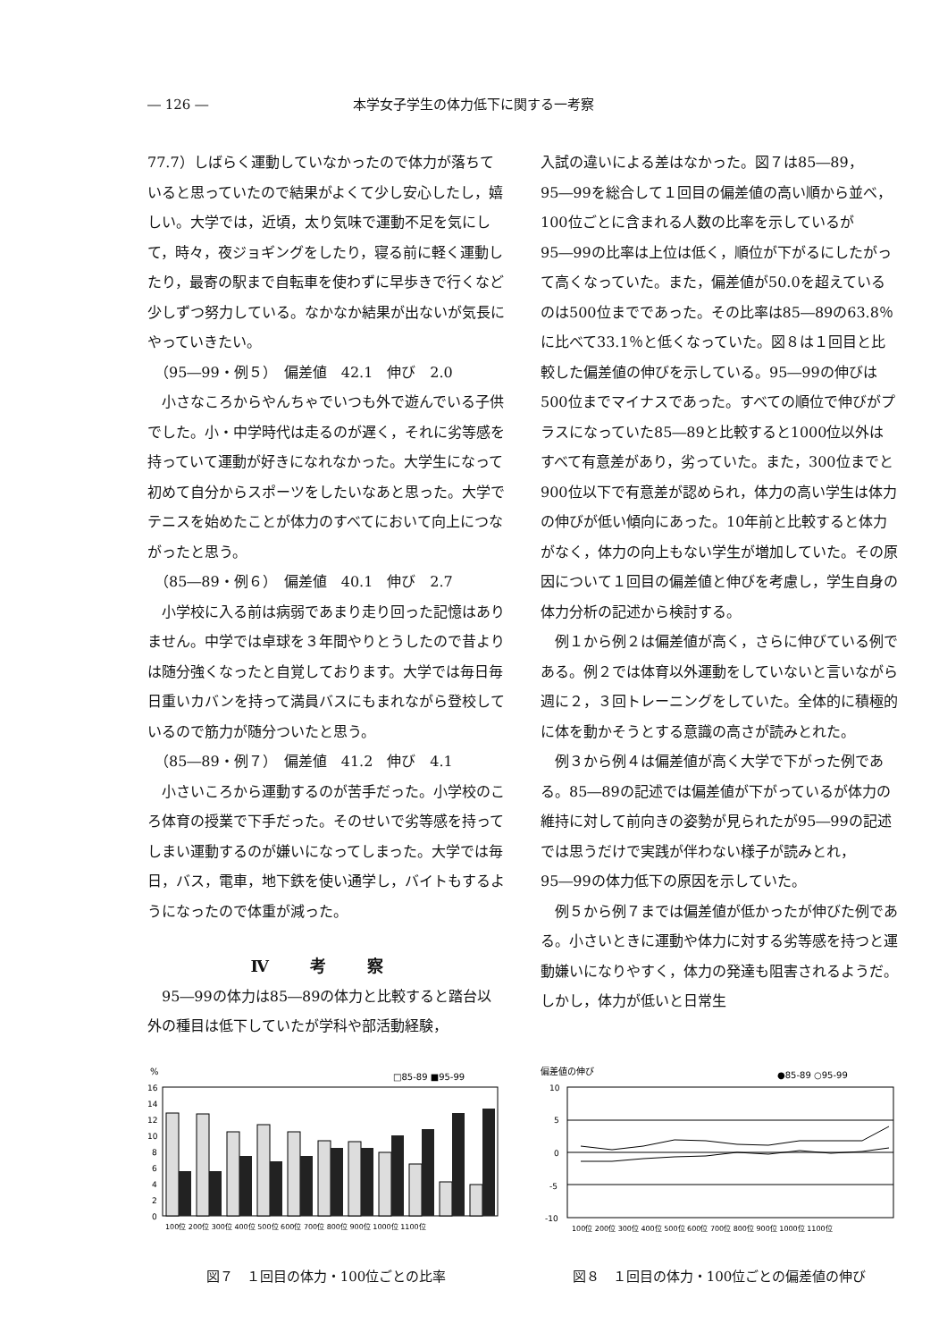― 126 ― 本学女子学生の体力低下に関する一考察
77.7）しばらく運動していなかったので体力が落ちていると思っていたので結果がよくて少し安心したし，嬉しい。大学では，近頃，太り気味で運動不足を気にして，時々，夜ジョギングをしたり，寝る前に軽く運動したり，最寄の駅まで自転車を使わずに早歩きで行くなど少しずつ努力している。なかなか結果が出ないが気長にやっていきたい。
　（95―99・例５）　偏差値　42.1　伸び　2.0
　小さなころからやんちゃでいつも外で遊んでいる子供でした。小・中学時代は走るのが遅く，それに劣等感を持っていて運動が好きになれなかった。大学生になって初めて自分からスポーツをしたいなあと思った。大学でテニスを始めたことが体力のすべてにおいて向上につながったと思う。
　（85―89・例６）　偏差値　40.1　伸び　2.7
　小学校に入る前は病弱であまり走り回った記憶はありません。中学では卓球を３年間やりとうしたので昔よりは随分強くなったと自覚しております。大学では毎日毎日重いカバンを持って満員バスにもまれながら登校しているので筋力が随分ついたと思う。
　（85―89・例７）　偏差値　41.2　伸び　4.1
　小さいころから運動するのが苦手だった。小学校のころ体育の授業で下手だった。そのせいで劣等感を持ってしまい運動するのが嫌いになってしまった。大学では毎日，バス，電車，地下鉄を使い通学し，バイトもするようになったので体重が減った。
Ⅳ 考 察
　95―99の体力は85―89の体力と比較すると踏台以外の種目は低下していたが学科や部活動経験，
入試の違いによる差はなかった。図７は85―89，95―99を総合して１回目の偏差値の高い順から並べ，100位ごとに含まれる人数の比率を示しているが95―99の比率は上位は低く，順位が下がるにしたがって高くなっていた。また，偏差値が50.0を超えているのは500位までであった。その比率は85―89の63.8％に比べて33.1％と低くなっていた。図８は１回目と比較した偏差値の伸びを示している。95―99の伸びは500位までマイナスであった。すべての順位で伸びがプラスになっていた85―89と比較すると1000位以外はすべて有意差があり，劣っていた。また，300位までと900位以下で有意差が認められ，体力の高い学生は体力の伸びが低い傾向にあった。10年前と比較すると体力がなく，体力の向上もない学生が増加していた。その原因について１回目の偏差値と伸びを考慮し，学生自身の体力分析の記述から検討する。
　例１から例２は偏差値が高く，さらに伸びている例である。例２では体育以外運動をしていないと言いながら週に２，３回トレーニングをしていた。全体的に積極的に体を動かそうとする意識の高さが読みとれた。
　例３から例４は偏差値が高く大学で下がった例である。85―89の記述では偏差値が下がっているが体力の維持に対して前向きの姿勢が見られたが95―99の記述では思うだけで実践が伴わない様子が読みとれ，95―99の体力低下の原因を示していた。
　例５から例７までは偏差値が低かったが伸びた例である。小さいときに運動や体力に対する劣等感を持つと運動嫌いになりやすく，体力の発達も阻害されるようだ。しかし，体力が低いと日常生
%
□85-89 ■95-99
16
14
12
10
8
6
4
2
0
100位 200位 300位 400位 500位 600位 700位 800位 900位 1000位 1100位
図７　１回目の体力・100位ごとの比率
偏差値の伸び
●85-89 ○95-99
10
5
0
-5
-10
100位 200位 300位 400位 500位 600位 700位 800位 900位 1000位 1100位
図８　１回目の体力・100位ごとの偏差値の伸び